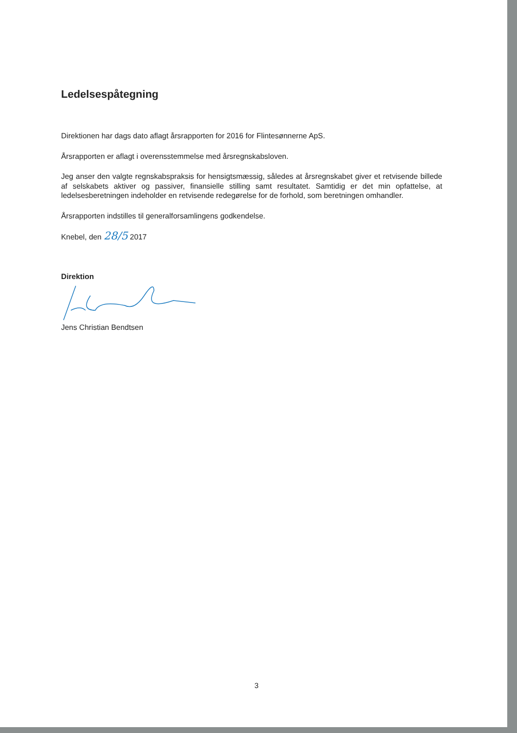Ledelsespåtegning
Direktionen har dags dato aflagt årsrapporten for 2016 for Flintesønnerne ApS.
Årsrapporten er aflagt i overensstemmelse med årsregnskabsloven.
Jeg anser den valgte regnskabspraksis for hensigtsmæssig, således at årsregnskabet giver et retvisende billede af selskabets aktiver og passiver, finansielle stilling samt resultatet. Samtidig er det min opfattelse, at ledelsesberetningen indeholder en retvisende redegørelse for de forhold, som beretningen omhandler.
Årsrapporten indstilles til generalforsamlingens godkendelse.
Knebel, den 28/5 2017
Direktion
Jens Christian Bendtsen
3